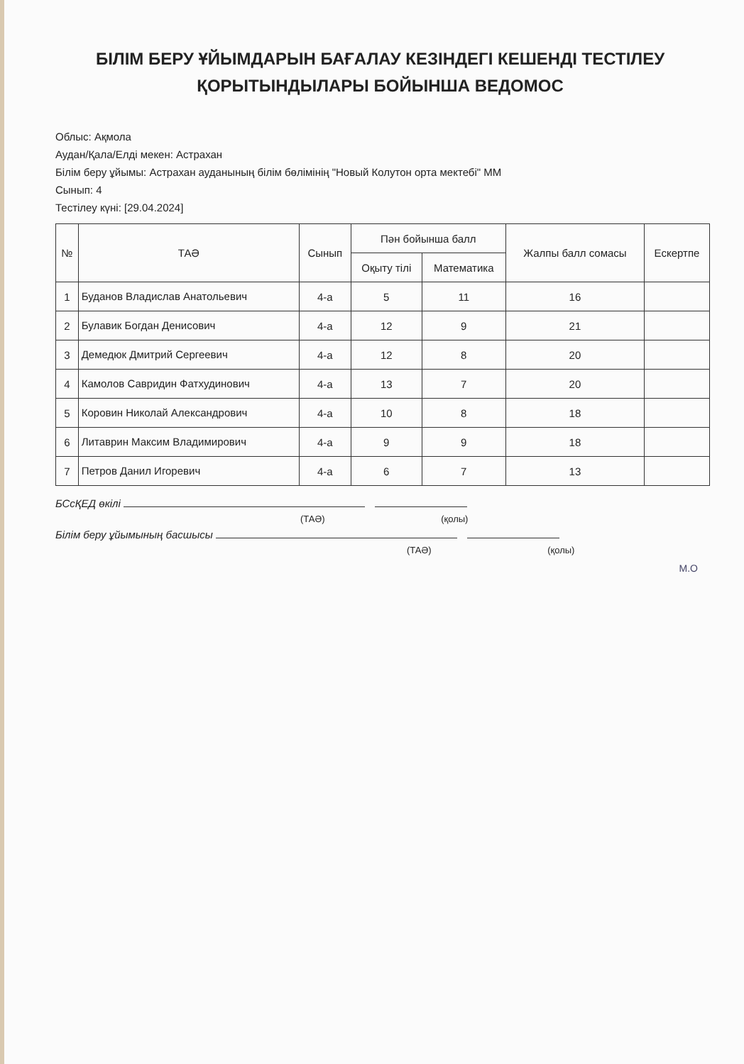БІЛІМ БЕРУ ҰЙЫМДАРЫН БАҒАЛАУ КЕЗІНДЕГІ КЕШЕНДІ ТЕСТІЛЕУ
ҚОРЫТЫНДЫЛАРЫ БОЙЫНША ВЕДОМОС
Облыс: Ақмола
Аудан/Қала/Елді мекен: Астрахан
Білім беру ұйымы: Астрахан ауданының білім бөлімінің "Новый Колутон орта мектебі" ММ
Сынып: 4
Тестілеу күні: [29.04.2024]
| № | ТАӘ | Сынып | Пән бойынша балл | | Жалпы балл сомасы | Ескертпе |
| --- | --- | --- | --- | --- | --- | --- |
| | | | Оқыту тілі | Математика | | |
| 1 | Буданов Владислав Анатольевич | 4-а | 5 | 11 | 16 | |
| 2 | Булавик Богдан Денисович | 4-а | 12 | 9 | 21 | |
| 3 | Демедюк Дмитрий Сергеевич | 4-а | 12 | 8 | 20 | |
| 4 | Камолов Савридин Фатхудинович | 4-а | 13 | 7 | 20 | |
| 5 | Коровин Николай Александрович | 4-а | 10 | 8 | 18 | |
| 6 | Литаврин Максим Владимирович | 4-а | 9 | 9 | 18 | |
| 7 | Петров Данил Игоревич | 4-а | 6 | 7 | 13 | |
БСсҚЕД өкілі
(ТАӘ) (қолы)
Білім беру ұйымының басшысы
(ТАӘ) (қолы)
М.О